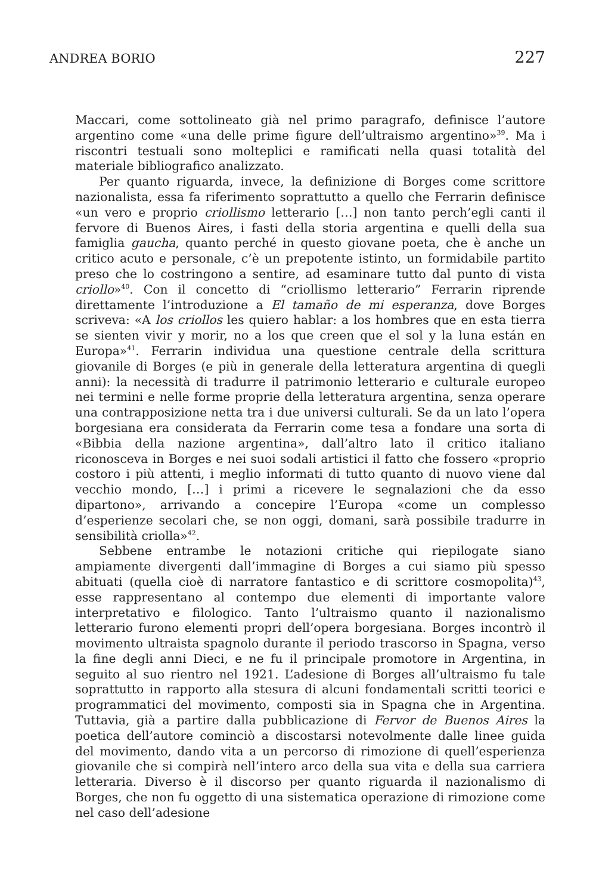ANDREA BORIO 227
Maccari, come sottolineato già nel primo paragrafo, definisce l’autore argentino come «una delle prime figure dell’ultraismo argentino»<sup>39</sup>. Ma i riscontri testuali sono molteplici e ramificati nella quasi totalità del materiale bibliografico analizzato.
Per quanto riguarda, invece, la definizione di Borges come scrittore nazionalista, essa fa riferimento soprattutto a quello che Ferrarin definisce «un vero e proprio criollismo letterario […] non tanto perch’egli canti il fervore di Buenos Aires, i fasti della storia argentina e quelli della sua famiglia gaucha, quanto perché in questo giovane poeta, che è anche un critico acuto e personale, c’è un prepotente istinto, un formidabile partito preso che lo costringono a sentire, ad esaminare tutto dal punto di vista criollo»<sup>40</sup>. Con il concetto di “criollismo letterario” Ferrarin riprende direttamente l’introduzione a El tamaño de mi esperanza, dove Borges scriveva: «A los criollos les quiero hablar: a los hombres que en esta tierra se sienten vivir y morir, no a los que creen que el sol y la luna están en Europa»<sup>41</sup>. Ferrarin individua una questione centrale della scrittura giovanile di Borges (e più in generale della letteratura argentina di quegli anni): la necessità di tradurre il patrimonio letterario e culturale europeo nei termini e nelle forme proprie della letteratura argentina, senza operare una contrapposizione netta tra i due universi culturali. Se da un lato l’opera borgesiana era considerata da Ferrarin come tesa a fondare una sorta di «Bibbia della nazione argentina», dall’altro lato il critico italiano riconosceva in Borges e nei suoi sodali artistici il fatto che fossero «proprio costoro i più attenti, i meglio informati di tutto quanto di nuovo viene dal vecchio mondo, […] i primi a ricevere le segnalazioni che da esso dipartono», arrivando a concepire l’Europa «come un complesso d’esperienze secolari che, se non oggi, domani, sarà possibile tradurre in sensibilità criolla»<sup>42</sup>.
Sebbene entrambe le notazioni critiche qui riepilogate siano ampiamente divergenti dall’immagine di Borges a cui siamo più spesso abituati (quella cioè di narratore fantastico e di scrittore cosmopolita)<sup>43</sup>, esse rappresentano al contempo due elementi di importante valore interpretativo e filologico. Tanto l’ultraismo quanto il nazionalismo letterario furono elementi propri dell’opera borgesiana. Borges incontrò il movimento ultraista spagnolo durante il periodo trascorso in Spagna, verso la fine degli anni Dieci, e ne fu il principale promotore in Argentina, in seguito al suo rientro nel 1921. L’adesione di Borges all’ultraismo fu tale soprattutto in rapporto alla stesura di alcuni fondamentali scritti teorici e programmatici del movimento, composti sia in Spagna che in Argentina. Tuttavia, già a partire dalla pubblicazione di Fervor de Buenos Aires la poetica dell’autore cominciò a discostarsi notevolmente dalle linee guida del movimento, dando vita a un percorso di rimozione di quell’esperienza giovanile che si compirà nell’intero arco della sua vita e della sua carriera letteraria. Diverso è il discorso per quanto riguarda il nazionalismo di Borges, che non fu oggetto di una sistematica operazione di rimozione come nel caso dell’adesione